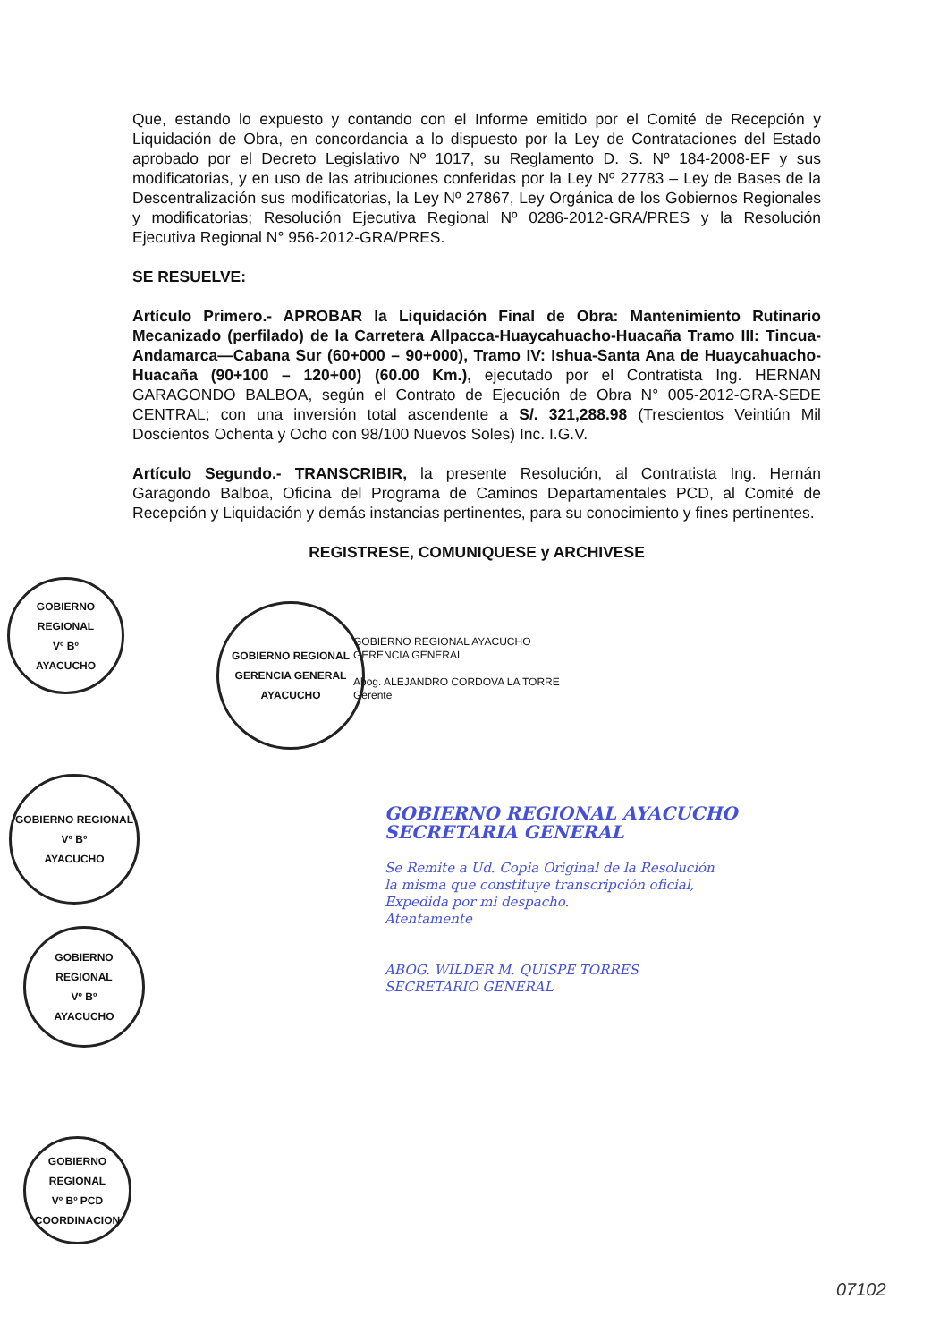Que, estando lo expuesto y contando con el Informe emitido por el Comité de Recepción y Liquidación de Obra, en concordancia a lo dispuesto por la Ley de Contrataciones del Estado aprobado por el Decreto Legislativo Nº 1017, su Reglamento D. S. Nº 184-2008-EF y sus modificatorias, y en uso de las atribuciones conferidas por la Ley Nº 27783 – Ley de Bases de la Descentralización sus modificatorias, la Ley Nº 27867, Ley Orgánica de los Gobiernos Regionales y modificatorias; Resolución Ejecutiva Regional Nº 0286-2012-GRA/PRES y la Resolución Ejecutiva Regional N° 956-2012-GRA/PRES.
SE RESUELVE:
Artículo Primero.- APROBAR la Liquidación Final de Obra: Mantenimiento Rutinario Mecanizado (perfilado) de la Carretera Allpacca-Huaycahuacho-Huacaña Tramo III: Tincua-Andamarca—Cabana Sur (60+000 – 90+000), Tramo IV: Ishua-Santa Ana de Huaycahuacho-Huacaña (90+100 – 120+00) (60.00 Km.), ejecutado por el Contratista Ing. HERNAN GARAGONDO BALBOA, según el Contrato de Ejecución de Obra N° 005-2012-GRA-SEDE CENTRAL; con una inversión total ascendente a S/. 321,288.98 (Trescientos Veintiún Mil Doscientos Ochenta y Ocho con 98/100 Nuevos Soles) Inc. I.G.V.
Artículo Segundo.- TRANSCRIBIR, la presente Resolución, al Contratista Ing. Hernán Garagondo Balboa, Oficina del Programa de Caminos Departamentales PCD, al Comité de Recepción y Liquidación y demás instancias pertinentes, para su conocimiento y fines pertinentes.
REGISTRESE, COMUNIQUESE y ARCHIVESE
GOBIERNO REGIONAL
Vº Bº
AYACUCHO
GOBIERNO REGIONAL
GERENCIA GENERAL
AYACUCHO
GOBIERNO REGIONAL AYACUCHO
GERENCIA GENERAL
Abog. ALEJANDRO CORDOVA LA TORRE
Gerente
GOBIERNO REGIONAL
Vº Bº
AYACUCHO
GOBIERNO REGIONAL AYACUCHO
SECRETARIA GENERAL
Se Remite a Ud. Copia Original de la Resolución
la misma que constituye transcripción oficial,
Expedida por mi despacho.
Atentamente
ABOG. WILDER M. QUISPE TORRES
SECRETARIO GENERAL
GOBIERNO REGIONAL
Vº Bº
AYACUCHO
GOBIERNO REGIONAL
Vº Bº PCD
COORDINACION
07102